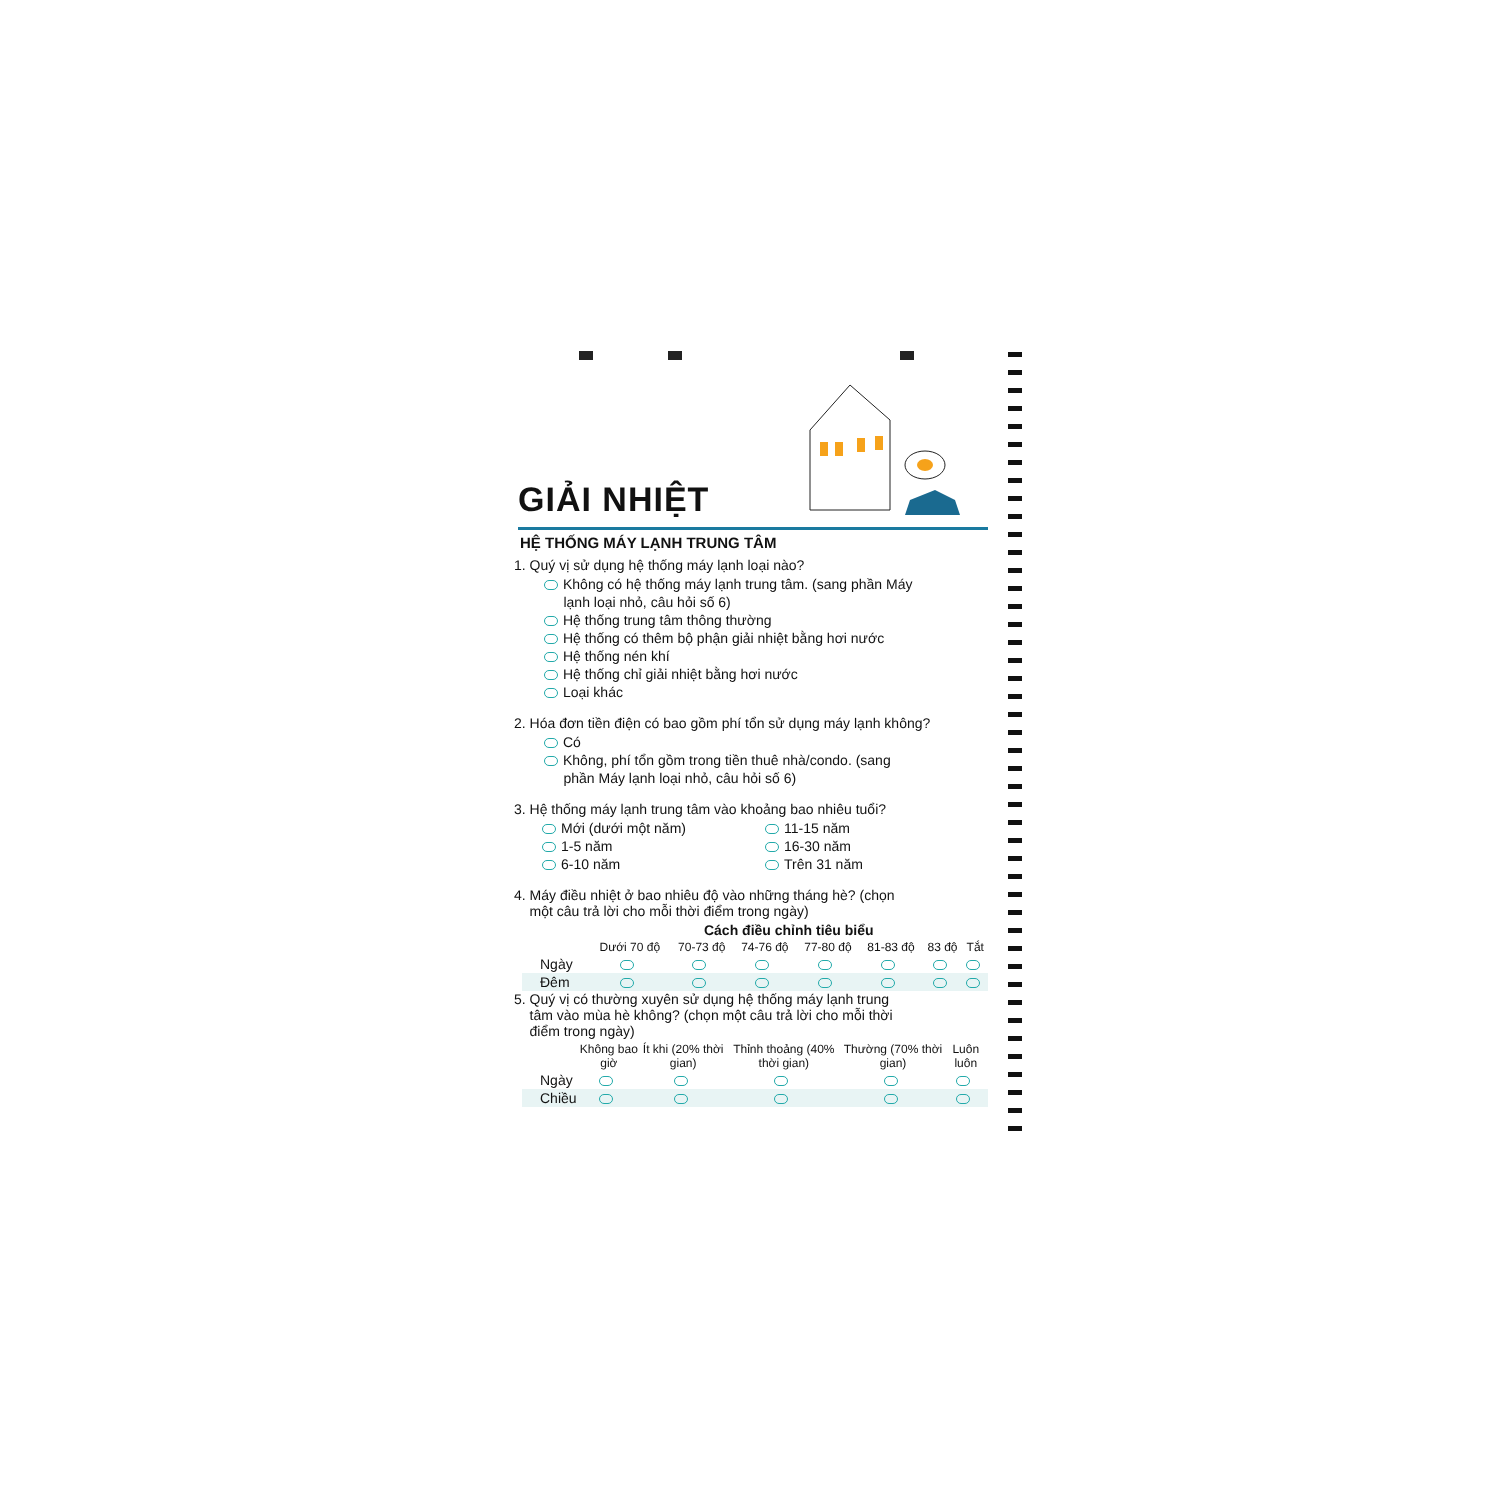GIẢI NHIỆT
HỆ THỐNG MÁY LẠNH TRUNG TÂM
1. Quý vị sử dụng hệ thống máy lạnh loại nào?
Không có hệ thống máy lạnh trung tâm. (sang phần Máy
lạnh loại nhỏ, câu hỏi số 6)
Hệ thống trung tâm thông thường
Hệ thống có thêm bộ phận giải nhiệt bằng hơi nước
Hệ thống nén khí
Hệ thống chỉ giải nhiệt bằng hơi nước
Loại khác
2. Hóa đơn tiền điện có bao gồm phí tổn sử dụng máy lạnh không?
Có
Không, phí tổn gồm trong tiền thuê nhà/condo. (sang
phần Máy lạnh loại nhỏ, câu hỏi số 6)
3. Hệ thống máy lạnh trung tâm vào khoảng bao nhiêu tuổi?
Mới (dưới một năm)
1-5 năm
6-10 năm
11-15 năm
16-30 năm
Trên 31 năm
4. Máy điều nhiệt ở bao nhiêu độ vào những tháng hè? (chọn
một câu trả lời cho mỗi thời điểm trong ngày)
| | Cách điều chỉnh tiêu biểu | | | | | | |
| --- | --- | --- | --- | --- | --- | --- | --- |
| | Dưới 70 độ | 70-73 độ | 74-76 độ | 77-80 độ | 81-83 độ | 83 độ | Tắt |
| Ngày | | | | | | | |
| Đêm | | | | | | | |
5. Quý vị có thường xuyên sử dụng hệ thống máy lạnh trung
tâm vào mùa hè không? (chọn một câu trả lời cho mỗi thời
điểm trong ngày)
| | Không bao giờ | Ít khi (20% thời gian) | Thỉnh thoảng (40% thời gian) | Thường (70% thời gian) | Luôn luôn |
| --- | --- | --- | --- | --- | --- |
| Ngày | | | | | |
| Chiều | | | | | |